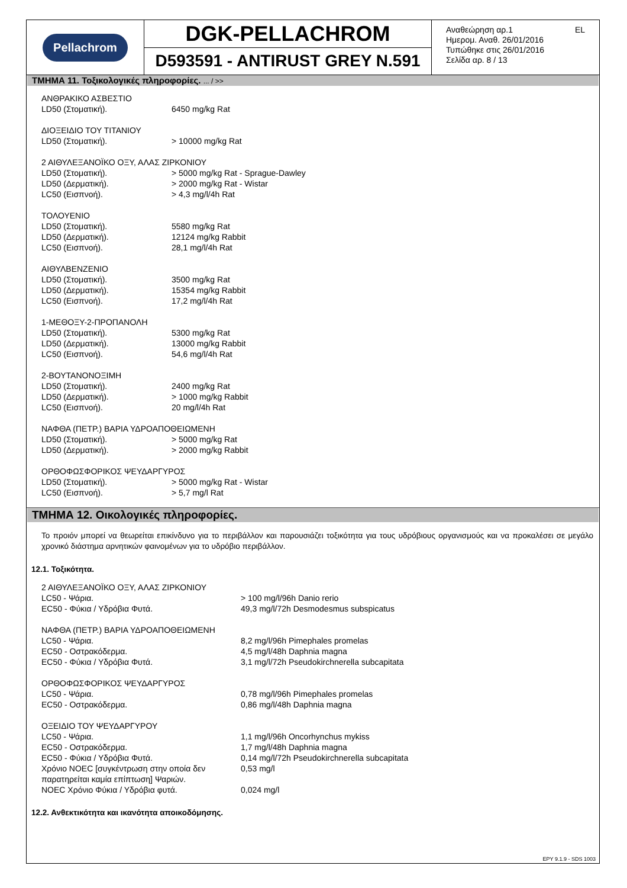Pellachrom
DGK-PELLACHROM
D593591 - ANTIRUST GREY N.591
Αναθεώρηση αρ.1
Ημερομ. Αναθ. 26/01/2016
Τυπώθηκε στις 26/01/2016
Σελίδα αρ. 8 / 13
EL
ΤΜΗΜΑ 11. Τοξικολογικές πληροφορίες. ... / >>
| ΑΝΘΡΑΚΙΚΟ ΑΣΒΕΣΤΙΟ | |
| LD50 (Στοματική). | 6450 mg/kg Rat |
| ΔΙΟΞΕΙΔΙΟ ΤΟΥ ΤΙΤΑΝΙΟΥ | |
| LD50 (Στοματική). | > 10000 mg/kg Rat |
| 2 ΑΙΘΥΛΕΞΑΝΟΪΚΟ ΟΞΥ, ΑΛΑΣ ΖΙΡΚΟΝΙΟΥ | |
| LD50 (Στοματική). | > 5000 mg/kg Rat - Sprague-Dawley |
| LD50 (Δερματική). | > 2000 mg/kg Rat - Wistar |
| LC50 (Εισπνοή). | > 4,3 mg/l/4h Rat |
| ΤΟΛΟΥΕΝΙΟ | |
| LD50 (Στοματική). | 5580 mg/kg Rat |
| LD50 (Δερματική). | 12124 mg/kg Rabbit |
| LC50 (Εισπνοή). | 28,1 mg/l/4h Rat |
| ΑΙΘΥΛΒΕΝΖΕΝΙΟ | |
| LD50 (Στοματική). | 3500 mg/kg Rat |
| LD50 (Δερματική). | 15354 mg/kg Rabbit |
| LC50 (Εισπνοή). | 17,2 mg/l/4h Rat |
| 1-ΜΕΘΟΞΥ-2-ΠΡΟΠΑΝΟΛΗ | |
| LD50 (Στοματική). | 5300 mg/kg Rat |
| LD50 (Δερματική). | 13000 mg/kg Rabbit |
| LC50 (Εισπνοή). | 54,6 mg/l/4h Rat |
| 2-ΒΟΥΤΑΝΟΝΟΞΙΜΗ | |
| LD50 (Στοματική). | 2400 mg/kg Rat |
| LD50 (Δερματική). | > 1000 mg/kg Rabbit |
| LC50 (Εισπνοή). | 20 mg/l/4h Rat |
| ΝΑΦΘΑ (ΠΕΤΡ.) ΒΑΡΙΑ ΥΔΡΟΑΠΟΘΕΙΩΜΕΝΗ | |
| LD50 (Στοματική). | > 5000 mg/kg Rat |
| LD50 (Δερματική). | > 2000 mg/kg Rabbit |
| ΟΡΘΟΦΩΣΦΟΡΙΚΟΣ ΨΕΥΔΑΡΓΥΡΟΣ | |
| LD50 (Στοματική). | > 5000 mg/kg Rat - Wistar |
| LC50 (Εισπνοή). | > 5,7 mg/l Rat |
ΤΜΗΜΑ 12. Οικολογικές πληροφορίες.
Το προιόν μπορεί να θεωρείται επικίνδυνο για το περιβάλλον και παρουσιάζει τοξικότητα για τους υδρόβιους οργανισμούς και να προκαλέσει σε μεγάλο χρονικό διάστημα αρνητικών φαινομένων για το υδρόβιο περιβάλλον.
12.1. Τοξικότητα.
| 2 ΑΙΘΥΛΕΞΑΝΟΪΚΟ ΟΞΥ, ΑΛΑΣ ΖΙΡΚΟΝΙΟΥ | |
| LC50 - Ψάρια. | > 100 mg/l/96h Danio rerio |
| EC50 - Φύκια / Υδρόβια Φυτά. | 49,3 mg/l/72h Desmodesmus subspicatus |
| ΝΑΦΘΑ (ΠΕΤΡ.) ΒΑΡΙΑ ΥΔΡΟΑΠΟΘΕΙΩΜΕΝΗ | |
| LC50 - Ψάρια. | 8,2 mg/l/96h Pimephales promelas |
| EC50 - Οστρακόδερμα. | 4,5 mg/l/48h Daphnia magna |
| EC50 - Φύκια / Υδρόβια Φυτά. | 3,1 mg/l/72h Pseudokirchnerella subcapitata |
| ΟΡΘΟΦΩΣΦΟΡΙΚΟΣ ΨΕΥΔΑΡΓΥΡΟΣ | |
| LC50 - Ψάρια. | 0,78 mg/l/96h Pimephales promelas |
| EC50 - Οστρακόδερμα. | 0,86 mg/l/48h Daphnia magna |
| ΟΞΕΙΔΙΟ ΤΟΥ ΨΕΥΔΑΡΓΥΡΟΥ | |
| LC50 - Ψάρια. | 1,1 mg/l/96h Oncorhynchus mykiss |
| EC50 - Οστρακόδερμα. | 1,7 mg/l/48h Daphnia magna |
| EC50 - Φύκια / Υδρόβια Φυτά. | 0,14 mg/l/72h Pseudokirchnerella subcapitata |
| Χρόνιο NOEC [συγκέντρωση στην οποία δεν παρατηρείται καμία επίπτωση] Ψαριών. | 0,53 mg/l |
| NOEC Χρόνιο Φύκια / Υδρόβια φυτά. | 0,024 mg/l |
12.2. Ανθεκτικότητα και ικανότητα αποικοδόμησης.
EPY 9.1.9 - SDS 1003